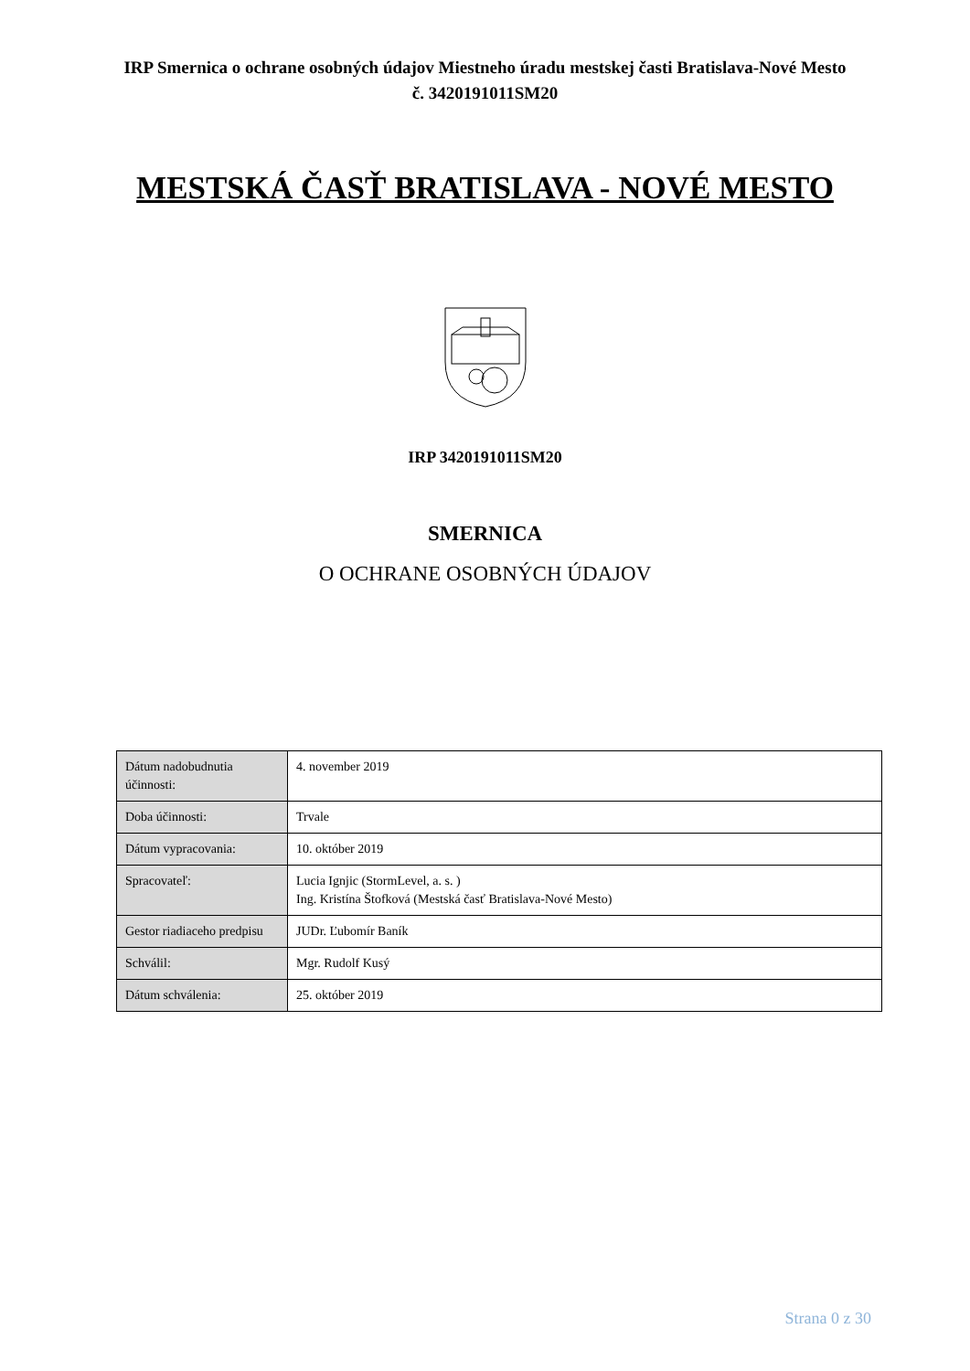IRP Smernica o ochrane osobných údajov Miestneho úradu mestskej časti Bratislava-Nové Mesto č. 3420191011SM20
MESTSKÁ ČASŤ BRATISLAVA - NOVÉ MESTO
IRP 3420191011SM20
SMERNICA
O OCHRANE OSOBNÝCH ÚDAJOV
| Dátum nadobudnutia účinnosti: | 4. november 2019 |
| Doba účinnosti: | Trvale |
| Dátum vypracovania: | 10. október 2019 |
| Spracovateľ: | Lucia Ignjic (StormLevel, a. s. ) Ing. Kristína Štofková (Mestská časť Bratislava-Nové Mesto) |
| Gestor riadiaceho predpisu | JUDr. Ľubomír Baník |
| Schválil: | Mgr. Rudolf Kusý |
| Dátum schválenia: | 25. október 2019 |
Strana 0 z 30